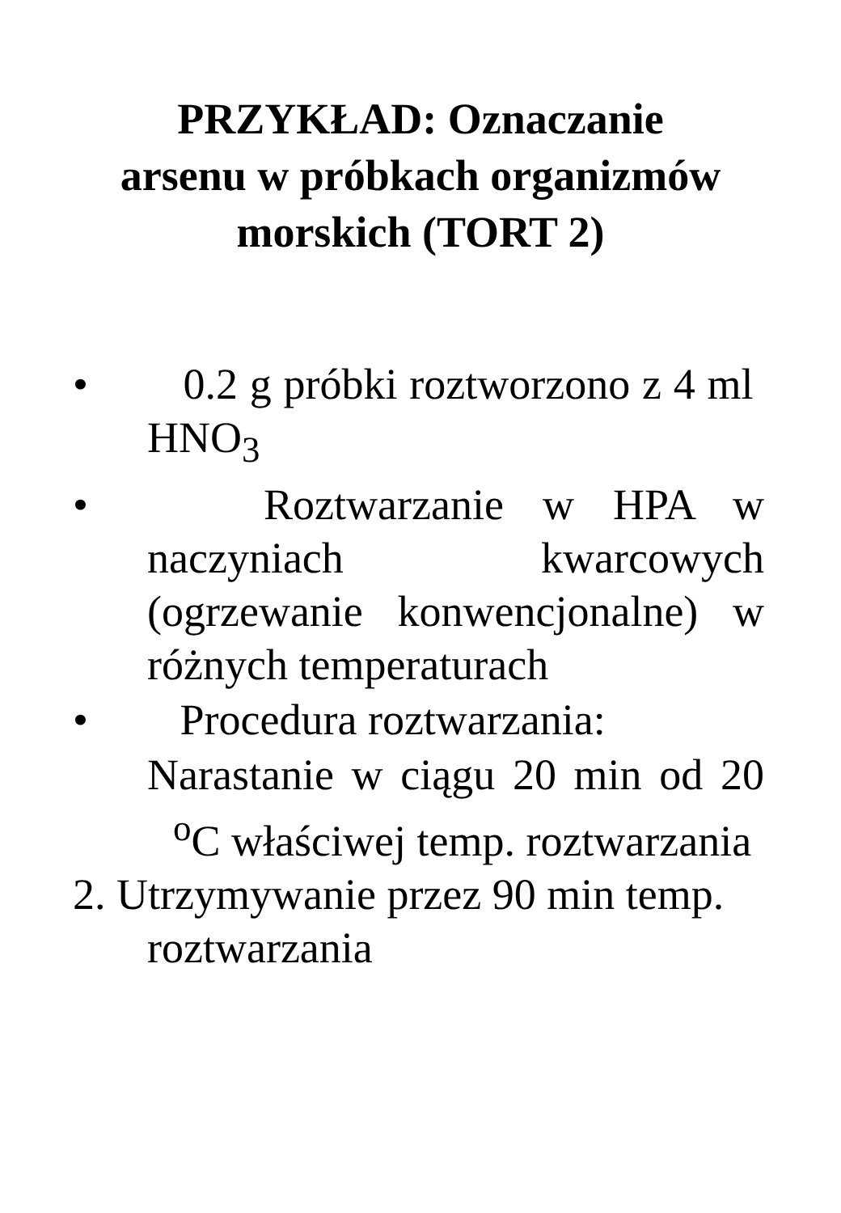PRZYKŁAD: Oznaczanie
arsenu w próbkach organizmów
morskich (TORT 2)
• 0.2 g próbki roztworzono z 4 ml HNO<sub>3</sub>
• Roztwarzanie w HPA w naczyniach kwarcowych (ogrzewanie konwencjonalne) w różnych temperaturach
• Procedura roztwarzania:
Narastanie w ciągu 20 min od 20 <sup>o</sup>C właściwej temp. roztwarzania
2. Utrzymywanie przez 90 min temp. roztwarzania